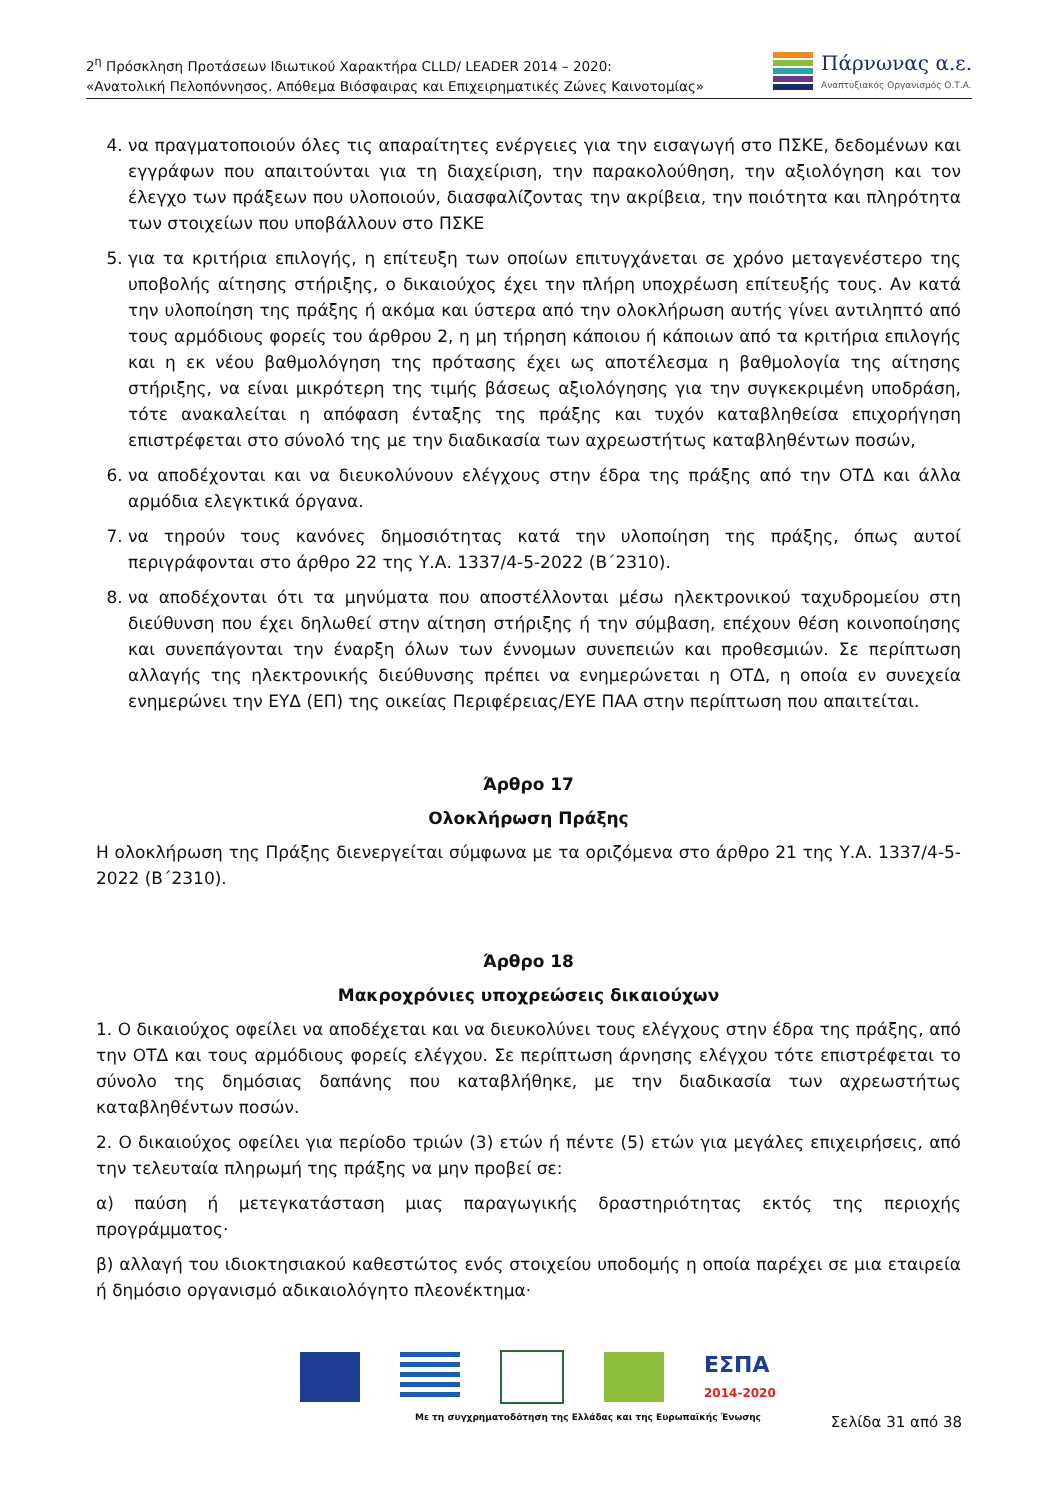2<sup>η</sup> Πρόσκληση Προτάσεων Ιδιωτικού Χαρακτήρα CLLD/ LEADER 2014 – 2020:
«Ανατολική Πελοπόννησος. Απόθεμα Βιόσφαιρας και Επιχειρηματικές Ζώνες Καινοτομίας»
Πάρνωνας α.ε.
Αναπτυξιακός Οργανισμός Ο.Τ.Α.
4. να πραγματοποιούν όλες τις απαραίτητες ενέργειες για την εισαγωγή στο ΠΣΚΕ, δεδομένων και εγγράφων που απαιτούνται για τη διαχείριση, την παρακολούθηση, την αξιολόγηση και τον έλεγχο των πράξεων που υλοποιούν, διασφαλίζοντας την ακρίβεια, την ποιότητα και πληρότητα των στοιχείων που υποβάλλουν στο ΠΣΚΕ
5. για τα κριτήρια επιλογής, η επίτευξη των οποίων επιτυγχάνεται σε χρόνο μεταγενέστερο της υποβολής αίτησης στήριξης, ο δικαιούχος έχει την πλήρη υποχρέωση επίτευξής τους. Αν κατά την υλοποίηση της πράξης ή ακόμα και ύστερα από την ολοκλήρωση αυτής γίνει αντιληπτό από τους αρμόδιους φορείς του άρθρου 2, η μη τήρηση κάποιου ή κάποιων από τα κριτήρια επιλογής και η εκ νέου βαθμολόγηση της πρότασης έχει ως αποτέλεσμα η βαθμολογία της αίτησης στήριξης, να είναι μικρότερη της τιμής βάσεως αξιολόγησης για την συγκεκριμένη υποδράση, τότε ανακαλείται η απόφαση ένταξης της πράξης και τυχόν καταβληθείσα επιχορήγηση επιστρέφεται στο σύνολό της με την διαδικασία των αχρεωστήτως καταβληθέντων ποσών,
6. να αποδέχονται και να διευκολύνουν ελέγχους στην έδρα της πράξης από την ΟΤΔ και άλλα αρμόδια ελεγκτικά όργανα.
7. να τηρούν τους κανόνες δημοσιότητας κατά την υλοποίηση της πράξης, όπως αυτοί περιγράφονται στο άρθρο 22 της Υ.Α. 1337/4-5-2022 (Β΄2310).
8. να αποδέχονται ότι τα μηνύματα που αποστέλλονται μέσω ηλεκτρονικού ταχυδρομείου στη διεύθυνση που έχει δηλωθεί στην αίτηση στήριξης ή την σύμβαση, επέχουν θέση κοινοποίησης και συνεπάγονται την έναρξη όλων των έννομων συνεπειών και προθεσμιών. Σε περίπτωση αλλαγής της ηλεκτρονικής διεύθυνσης πρέπει να ενημερώνεται η ΟΤΔ, η οποία εν συνεχεία ενημερώνει την ΕΥΔ (ΕΠ) της οικείας Περιφέρειας/ΕΥΕ ΠΑΑ στην περίπτωση που απαιτείται.
Άρθρο 17
Ολοκλήρωση Πράξης
Η ολοκλήρωση της Πράξης διενεργείται σύμφωνα με τα οριζόμενα στο άρθρο 21 της Υ.Α. 1337/4-5-2022 (Β΄2310).
Άρθρο 18
Μακροχρόνιες υποχρεώσεις δικαιούχων
1. Ο δικαιούχος οφείλει να αποδέχεται και να διευκολύνει τους ελέγχους στην έδρα της πράξης, από την ΟΤΔ και τους αρμόδιους φορείς ελέγχου. Σε περίπτωση άρνησης ελέγχου τότε επιστρέφεται το σύνολο της δημόσιας δαπάνης που καταβλήθηκε, με την διαδικασία των αχρεωστήτως καταβληθέντων ποσών.
2. Ο δικαιούχος οφείλει για περίοδο τριών (3) ετών ή πέντε (5) ετών για μεγάλες επιχειρήσεις, από την τελευταία πληρωμή της πράξης να μην προβεί σε:
α) παύση ή μετεγκατάσταση μιας παραγωγικής δραστηριότητας εκτός της περιοχής προγράμματος·
β) αλλαγή του ιδιοκτησιακού καθεστώτος ενός στοιχείου υποδομής η οποία παρέχει σε μια εταιρεία ή δημόσιο οργανισμό αδικαιολόγητο πλεονέκτημα·
ΕΣΠΑ
2014-2020
Με τη συγχρηματοδότηση της Ελλάδας και της Ευρωπαϊκής Ένωσης
Σελίδα 31 από 38